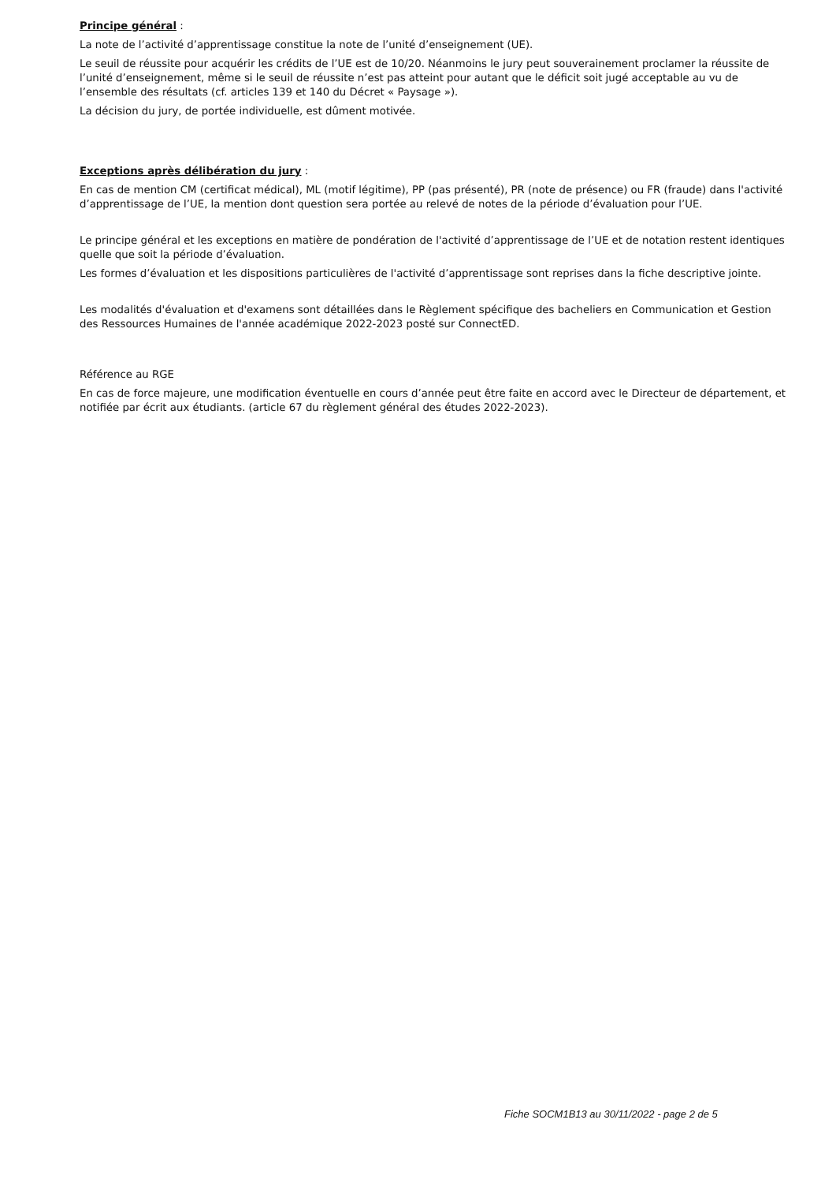Principe général :
La note de l’activité d’apprentissage constitue la note de l’unité d’enseignement (UE).
Le seuil de réussite pour acquérir les crédits de l’UE est de 10/20. Néanmoins le jury peut souverainement proclamer la réussite de l’unité d’enseignement, même si le seuil de réussite n’est pas atteint pour autant que le déficit soit jugé acceptable au vu de l’ensemble des résultats (cf. articles 139 et 140 du Décret « Paysage »).
La décision du jury, de portée individuelle, est dûment motivée.
Exceptions après délibération du jury :
En cas de mention CM (certificat médical), ML (motif légitime), PP (pas présenté), PR (note de présence) ou FR (fraude) dans l'activité d’apprentissage de l’UE, la mention dont question sera portée au relevé de notes de la période d’évaluation pour l’UE.
Le principe général et les exceptions en matière de pondération de l'activité d’apprentissage de l’UE et de notation restent identiques quelle que soit la période d’évaluation.
Les formes d’évaluation et les dispositions particulières de l'activité d’apprentissage sont reprises dans la fiche descriptive jointe.
Les modalités d'évaluation et d'examens sont détaillées dans le Règlement spécifique des bacheliers en Communication et Gestion des Ressources Humaines de l'année académique 2022-2023 posté sur ConnectED.
Référence au RGE
En cas de force majeure, une modification éventuelle en cours d’année peut être faite en accord avec le Directeur de département, et notifiée par écrit aux étudiants. (article 67 du règlement général des études 2022-2023).
Fiche SOCM1B13 au 30/11/2022 - page 2 de 5